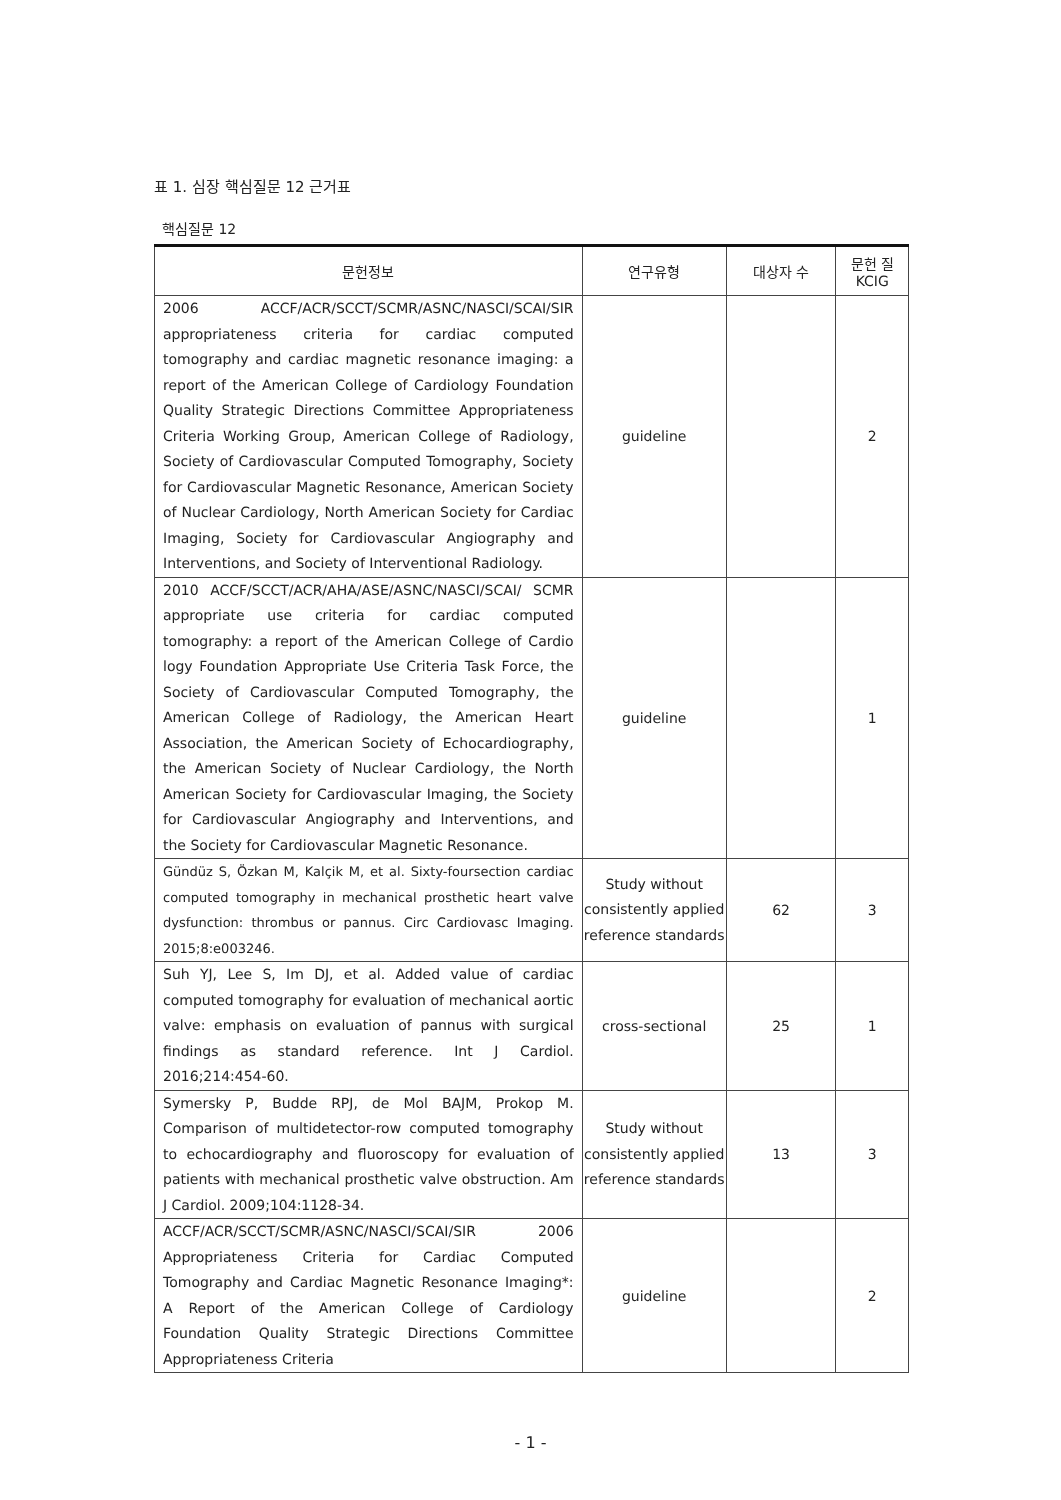표 1. 심장 핵심질문 12 근거표
핵심질문 12
| 문헌정보 | 연구유형 | 대상자 수 | 문헌 질 KCIG |
| --- | --- | --- | --- |
| 2006 ACCF/ACR/SCCT/SCMR/ASNC/NASCI/SCAI/SIR appropriateness criteria for cardiac computed tomography and cardiac magnetic resonance imaging: a report of the American College of Cardiology Foundation Quality Strategic Directions Committee Appropriateness Criteria Working Group, American College of Radiology, Society of Cardiovascular Computed Tomography, Society for Cardiovascular Magnetic Resonance, American Society of Nuclear Cardiology, North American Society for Cardiac Imaging, Society for Cardiovascular Angiography and Interventions, and Society of Interventional Radiology. | guideline | | 2 |
| 2010 ACCF/SCCT/ACR/AHA/ASE/ASNC/NASCI/SCAI/ SCMR appropriate use criteria for cardiac computed tomography: a report of the American College of Cardio logy Foundation Appropriate Use Criteria Task Force, the Society of Cardiovascular Computed Tomography, the American College of Radiology, the American Heart Association, the American Society of Echocardiography, the American Society of Nuclear Cardiology, the North American Society for Cardiovascular Imaging, the Society for Cardiovascular Angiography and Interventions, and the Society for Cardiovascular Magnetic Resonance. | guideline | | 1 |
| Gündüz S, Özkan M, Kalçik M, et al. Sixty-foursection cardiac computed tomography in mechanical prosthetic heart valve dysfunction: thrombus or pannus. Circ Cardiovasc Imaging. 2015;8:e003246. | Study without consistently applied reference standards | 62 | 3 |
| Suh YJ, Lee S, Im DJ, et al. Added value of cardiac computed tomography for evaluation of mechanical aortic valve: emphasis on evaluation of pannus with surgical findings as standard reference. Int J Cardiol. 2016;214:454-60. | cross-sectional | 25 | 1 |
| Symersky P, Budde RPJ, de Mol BAJM, Prokop M. Comparison of multidetector-row computed tomography to echocardiography and fluoroscopy for evaluation of patients with mechanical prosthetic valve obstruction. Am J Cardiol. 2009;104:1128-34. | Study without consistently applied reference standards | 13 | 3 |
| ACCF/ACR/SCCT/SCMR/ASNC/NASCI/SCAI/SIR 2006 Appropriateness Criteria for Cardiac Computed Tomography and Cardiac Magnetic Resonance Imaging*: A Report of the American College of Cardiology Foundation Quality Strategic Directions Committee Appropriateness Criteria | guideline | | 2 |
- 1 -